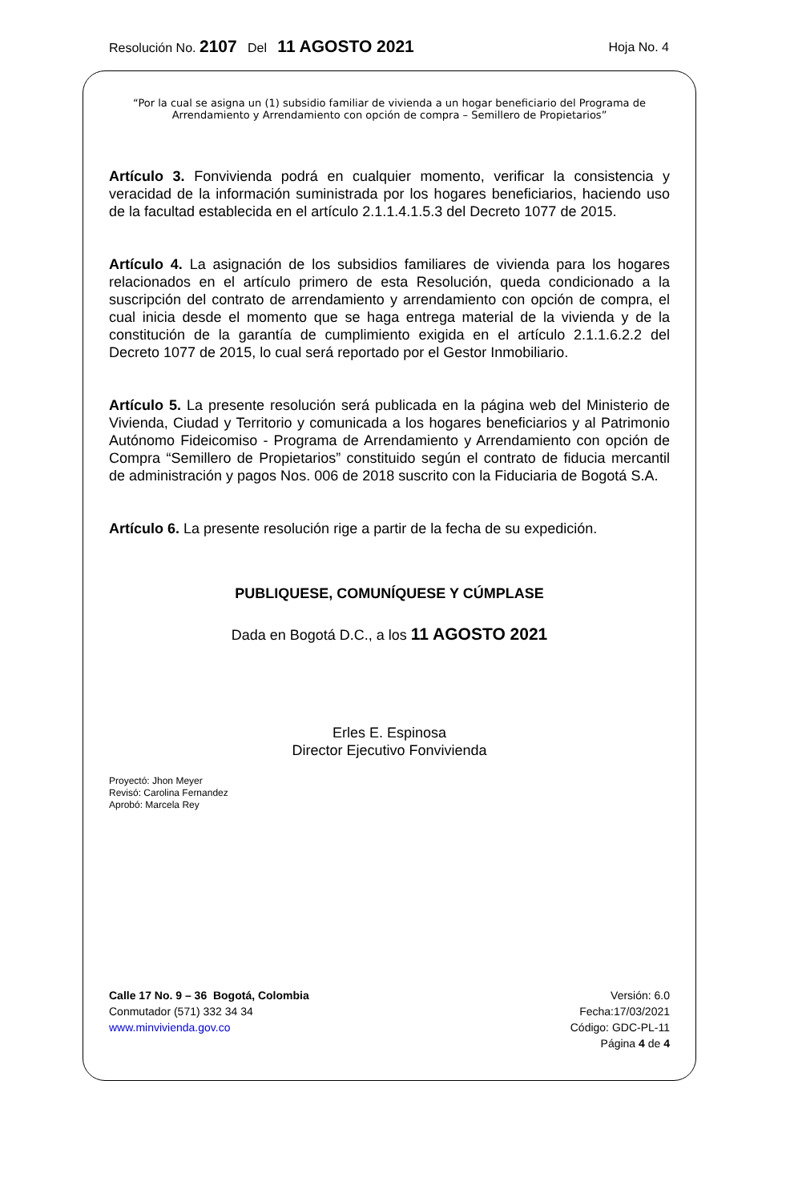Resolución No. 2107 Del 11 AGOSTO 2021 Hoja No. 4
“Por la cual se asigna un (1) subsidio familiar de vivienda a un hogar beneficiario del Programa de Arrendamiento y Arrendamiento con opción de compra – Semillero de Propietarios”
Artículo 3. Fonvivienda podrá en cualquier momento, verificar la consistencia y veracidad de la información suministrada por los hogares beneficiarios, haciendo uso de la facultad establecida en el artículo 2.1.1.4.1.5.3 del Decreto 1077 de 2015.
Artículo 4. La asignación de los subsidios familiares de vivienda para los hogares relacionados en el artículo primero de esta Resolución, queda condicionado a la suscripción del contrato de arrendamiento y arrendamiento con opción de compra, el cual inicia desde el momento que se haga entrega material de la vivienda y de la constitución de la garantía de cumplimiento exigida en el artículo 2.1.1.6.2.2 del Decreto 1077 de 2015, lo cual será reportado por el Gestor Inmobiliario.
Artículo 5. La presente resolución será publicada en la página web del Ministerio de Vivienda, Ciudad y Territorio y comunicada a los hogares beneficiarios y al Patrimonio Autónomo Fideicomiso - Programa de Arrendamiento y Arrendamiento con opción de Compra “Semillero de Propietarios” constituido según el contrato de fiducia mercantil de administración y pagos Nos. 006 de 2018 suscrito con la Fiduciaria de Bogotá S.A.
Artículo 6. La presente resolución rige a partir de la fecha de su expedición.
PUBLIQUESE, COMUNÍQUESE Y CÚMPLASE
Dada en Bogotá D.C., a los 11 AGOSTO 2021
Erles E. Espinosa
Director Ejecutivo Fonvivienda
Proyectó: Jhon Meyer
Revisó: Carolina Fernandez
Aprobó: Marcela Rey
Calle 17 No. 9 – 36 Bogotá, Colombia
Conmutador (571) 332 34 34
www.minvivienda.gov.co
Versión: 6.0
Fecha:17/03/2021
Código: GDC-PL-11
Página 4 de 4